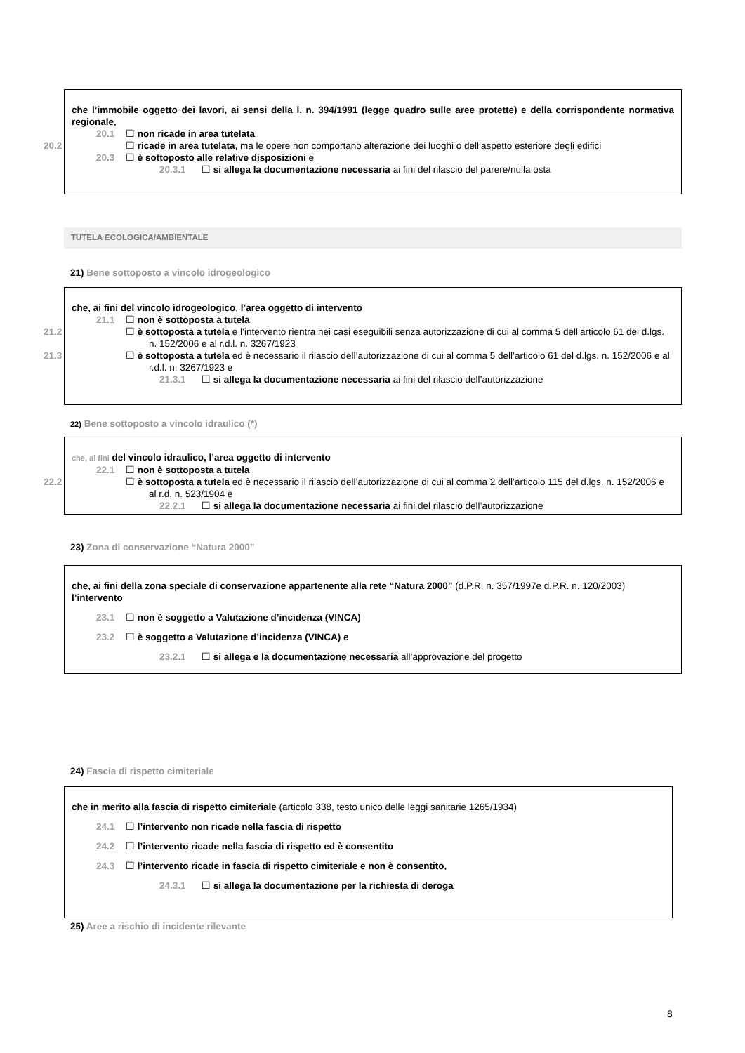che l’immobile oggetto dei lavori, ai sensi della l. n. 394/1991 (legge quadro sulle aree protette) e della corrispondente normativa regionale,
20.1 ☐ non ricade in area tutelata
20.2 ☐ ricade in area tutelata, ma le opere non comportano alterazione dei luoghi o dell’aspetto esteriore degli edifici
20.3 ☐ è sottoposto alle relative disposizioni e
20.3.1 ☐ si allega la documentazione necessaria ai fini del rilascio del parere/nulla osta
TUTELA ECOLOGICA/AMBIENTALE
21) Bene sottoposto a vincolo idrogeologico
che, ai fini del vincolo idrogeologico, l’area oggetto di intervento
21.1 ☐ non è sottoposta a tutela
21.2 ☐ è sottoposta a tutela e l’intervento rientra nei casi eseguibili senza autorizzazione di cui al comma 5 dell’articolo 61 del d.lgs. n. 152/2006 e al r.d.l. n. 3267/1923
21.3 ☐ è sottoposta a tutela ed è necessario il rilascio dell’autorizzazione di cui al comma 5 dell’articolo 61 del d.lgs. n. 152/2006 e al r.d.l. n. 3267/1923 e
21.3.1 ☐ si allega la documentazione necessaria ai fini del rilascio dell’autorizzazione
22) Bene sottoposto a vincolo idraulico (*)
che, ai fini del vincolo idraulico, l’area oggetto di intervento
22.1 ☐ non è sottoposta a tutela
22.2 ☐ è sottoposta a tutela ed è necessario il rilascio dell’autorizzazione di cui al comma 2 dell’articolo 115 del d.lgs. n. 152/2006 e al r.d. n. 523/1904 e
22.2.1 ☐ si allega la documentazione necessaria ai fini del rilascio dell’autorizzazione
23) Zona di conservazione “Natura 2000”
che, ai fini della zona speciale di conservazione appartenente alla rete “Natura 2000” (d.P.R. n. 357/1997e d.P.R. n. 120/2003) l’intervento
23.1 ☐ non è soggetto a Valutazione d’incidenza (VINCA)
23.2 ☐ è soggetto a Valutazione d’incidenza (VINCA) e
23.2.1 ☐ si allega e la documentazione necessaria all’approvazione del progetto
24) Fascia di rispetto cimiteriale
che in merito alla fascia di rispetto cimiteriale (articolo 338, testo unico delle leggi sanitarie 1265/1934)
24.1 ☐ l’intervento non ricade nella fascia di rispetto
24.2 ☐ l’intervento ricade nella fascia di rispetto ed è consentito
24.3 ☐ l’intervento ricade in fascia di rispetto cimiteriale e non è consentito,
24.3.1 ☐ si allega la documentazione per la richiesta di deroga
25) Aree a rischio di incidente rilevante
8